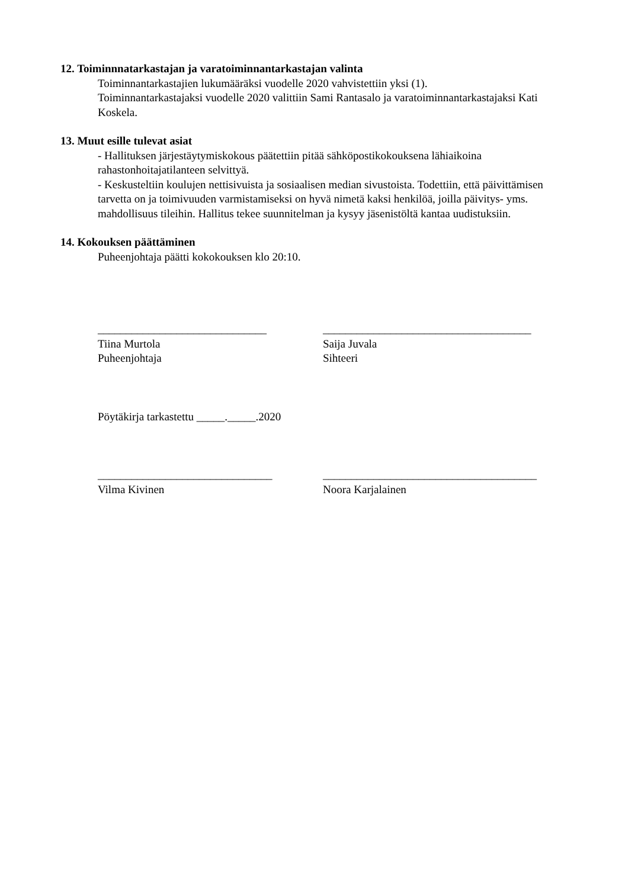12. Toiminnnatarkastajan ja varatoiminnantarkastajan valinta
Toiminnantarkastajien lukumääräksi vuodelle 2020 vahvistettiin yksi (1).
Toiminnantarkastajaksi vuodelle 2020 valittiin Sami Rantasalo ja varatoiminnantarkastajaksi Kati Koskela.
13. Muut esille tulevat asiat
- Hallituksen järjestäytymiskokous päätettiin pitää sähköpostikokouksena lähiaikoina rahastonhoitajatilanteen selvittyä.
- Keskusteltiin koulujen nettisivuista ja sosiaalisen median sivustoista. Todettiin, että päivittämisen tarvetta on ja toimivuuden varmistamiseksi on hyvä nimetä kaksi henkilöä, joilla päivitys- yms. mahdollisuus tileihin. Hallitus tekee suunnitelman ja kysyy jäsenistöltä kantaa uudistuksiin.
14. Kokouksen päättäminen
Puheenjohtaja päätti kokokouksen klo 20:10.
______________________________
Tiina Murtola
Puheenjohtaja
_____________________________________
Saija Juvala
Sihteeri
Pöytäkirja tarkastettu _____._____.2020
_______________________________
Vilma Kivinen
______________________________________
Noora Karjalainen